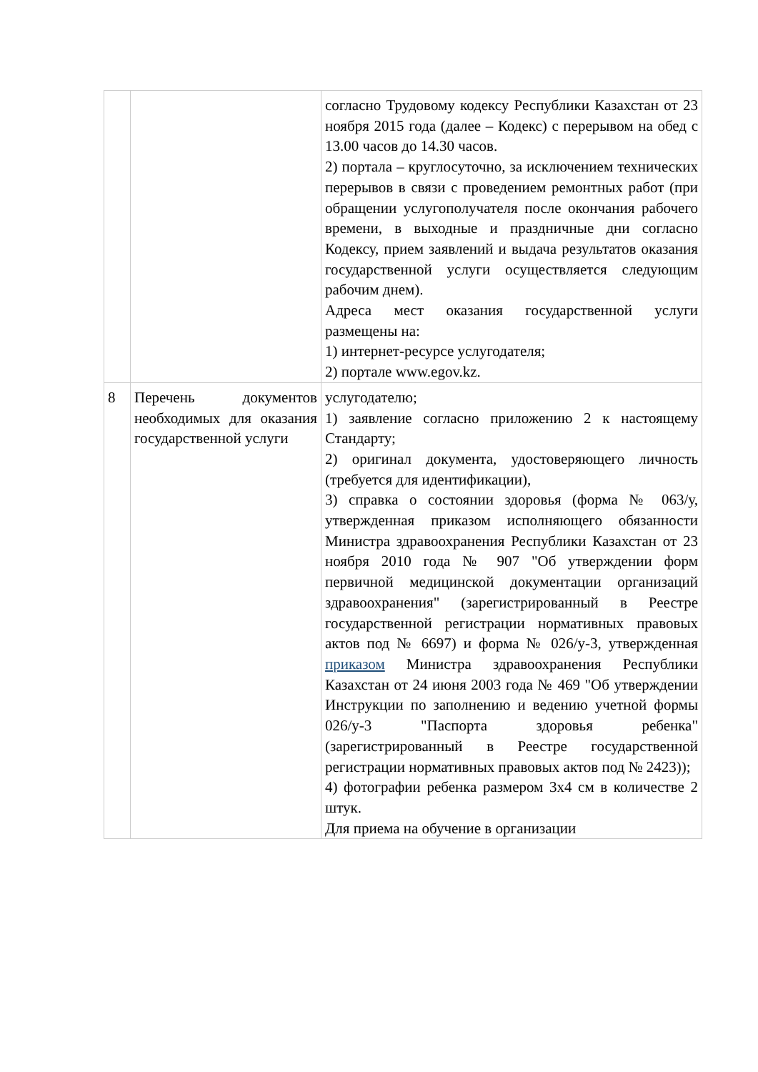| | | согласно Трудовому кодексу Республики Казахстан от 23 ноября 2015 года (далее – Кодекс) с перерывом на обед с 13.00 часов до 14.30 часов. 2) портала – круглосуточно, за исключением технических перерывов в связи с проведением ремонтных работ (при обращении услугополучателя после окончания рабочего времени, в выходные и праздничные дни согласно Кодексу, прием заявлений и выдача результатов оказания государственной услуги осуществляется следующим рабочим днем). Адреса мест оказания государственной услуги размещены на: 1) интернет-ресурсе услугодателя; 2) портале www.egov.kz. |
| 8 | Перечень документов необходимых для оказания государственной услуги | услугодателю; 1) заявление согласно приложению 2 к настоящему Стандарту; 2) оригинал документа, удостоверяющего личность (требуется для идентификации), 3) справка о состоянии здоровья (форма № 063/у, утвержденная приказом исполняющего обязанности Министра здравоохранения Республики Казахстан от 23 ноября 2010 года № 907 "Об утверждении форм первичной медицинской документации организаций здравоохранения" (зарегистрированный в Реестре государственной регистрации нормативных правовых актов под № 6697) и форма № 026/у-3, утвержденная приказом Министра здравоохранения Республики Казахстан от 24 июня 2003 года № 469 "Об утверждении Инструкции по заполнению и ведению учетной формы 026/у-3 "Паспорта здоровья ребенка" (зарегистрированный в Реестре государственной регистрации нормативных правовых актов под № 2423)); 4) фотографии ребенка размером 3х4 см в количестве 2 штук. Для приема на обучение в организации |